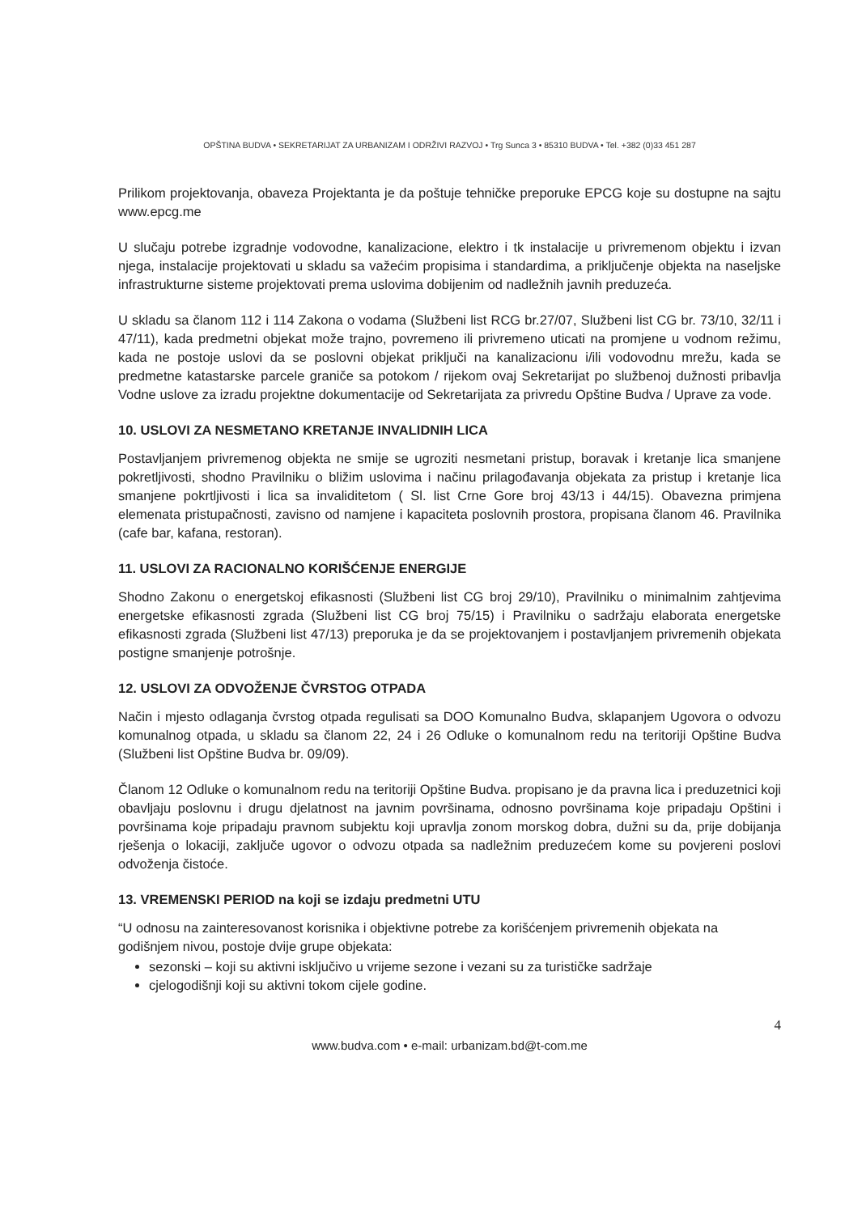OPŠTINA BUDVA • SEKRETARIJAT ZA URBANIZAM I ODRŽIVI RAZVOJ • Trg Sunca 3 • 85310 BUDVA • Tel. +382 (0)33 451 287
Prilikom projektovanja, obaveza Projektanta je da poštuje tehničke preporuke EPCG koje su dostupne na sajtu www.epcg.me
U slučaju potrebe izgradnje vodovodne, kanalizacione, elektro i tk instalacije u privremenom objektu i izvan njega, instalacije projektovati u skladu sa važećim propisima i standardima, a priključenje objekta na naseljske infrastrukturne sisteme projektovati prema uslovima dobijenim od nadležnih javnih preduzeća.
U skladu sa članom 112 i 114 Zakona o vodama (Službeni list RCG br.27/07, Službeni list CG br. 73/10, 32/11 i 47/11), kada predmetni objekat može trajno, povremeno ili privremeno uticati na promjene u vodnom režimu, kada ne postoje uslovi da se poslovni objekat priključi na kanalizacionu i/ili vodovodnu mrežu, kada se predmetne katastarske parcele graniče sa potokom / rijekom ovaj Sekretarijat po službenoj dužnosti pribavlja Vodne uslove za izradu projektne dokumentacije od Sekretarijata za privredu Opštine Budva / Uprave za vode.
10. USLOVI ZA NESMETANO KRETANJE INVALIDNIH LICA
Postavljanjem privremenog objekta ne smije se ugroziti nesmetani pristup, boravak i kretanje lica smanjene pokretljivosti, shodno Pravilniku o bližim uslovima i načinu prilagođavanja objekata za pristup i kretanje lica smanjene pokrtljivosti i lica sa invaliditetom ( Sl. list Crne Gore broj 43/13 i 44/15). Obavezna primjena elemenata pristupačnosti, zavisno od namjene i kapaciteta poslovnih prostora, propisana članom 46. Pravilnika (cafe bar, kafana, restoran).
11. USLOVI ZA RACIONALNO KORIŠĆENJE ENERGIJE
Shodno Zakonu o energetskoj efikasnosti (Službeni list CG broj 29/10), Pravilniku o minimalnim zahtjevima energetske efikasnosti zgrada (Službeni list CG broj 75/15) i Pravilniku o sadržaju elaborata energetske efikasnosti zgrada (Službeni list 47/13) preporuka je da se projektovanjem i postavljanjem privremenih objekata postigne smanjenje potrošnje.
12. USLOVI ZA ODVOŽENJE ČVRSTOG OTPADA
Način i mjesto odlaganja čvrstog otpada regulisati sa DOO Komunalno Budva, sklapanjem Ugovora o odvozu komunalnog otpada, u skladu sa članom 22, 24 i 26 Odluke o komunalnom redu na teritoriji Opštine Budva (Službeni list Opštine Budva br. 09/09).
Članom 12 Odluke o komunalnom redu na teritoriji Opštine Budva. propisano je da pravna lica i preduzetnici koji obavljaju poslovnu i drugu djelatnost na javnim površinama, odnosno površinama koje pripadaju Opštini i površinama koje pripadaju pravnom subjektu koji upravlja zonom morskog dobra, dužni su da, prije dobijanja rješenja o lokaciji, zaključe ugovor o odvozu otpada sa nadležnim preduzećem kome su povjereni poslovi odvoženja čistoće.
13. VREMENSKI PERIOD na koji se izdaju predmetni UTU
“U odnosu na zainteresovanost korisnika i objektivne potrebe za korišćenjem privremenih objekata na godišnjem nivou, postoje dvije grupe objekata:
sezonski – koji su aktivni isključivo u vrijeme sezone i vezani su za turističke sadržaje
cjelogodišnji koji su aktivni tokom cijele godine.
4
www.budva.com • e-mail: urbanizam.bd@t-com.me